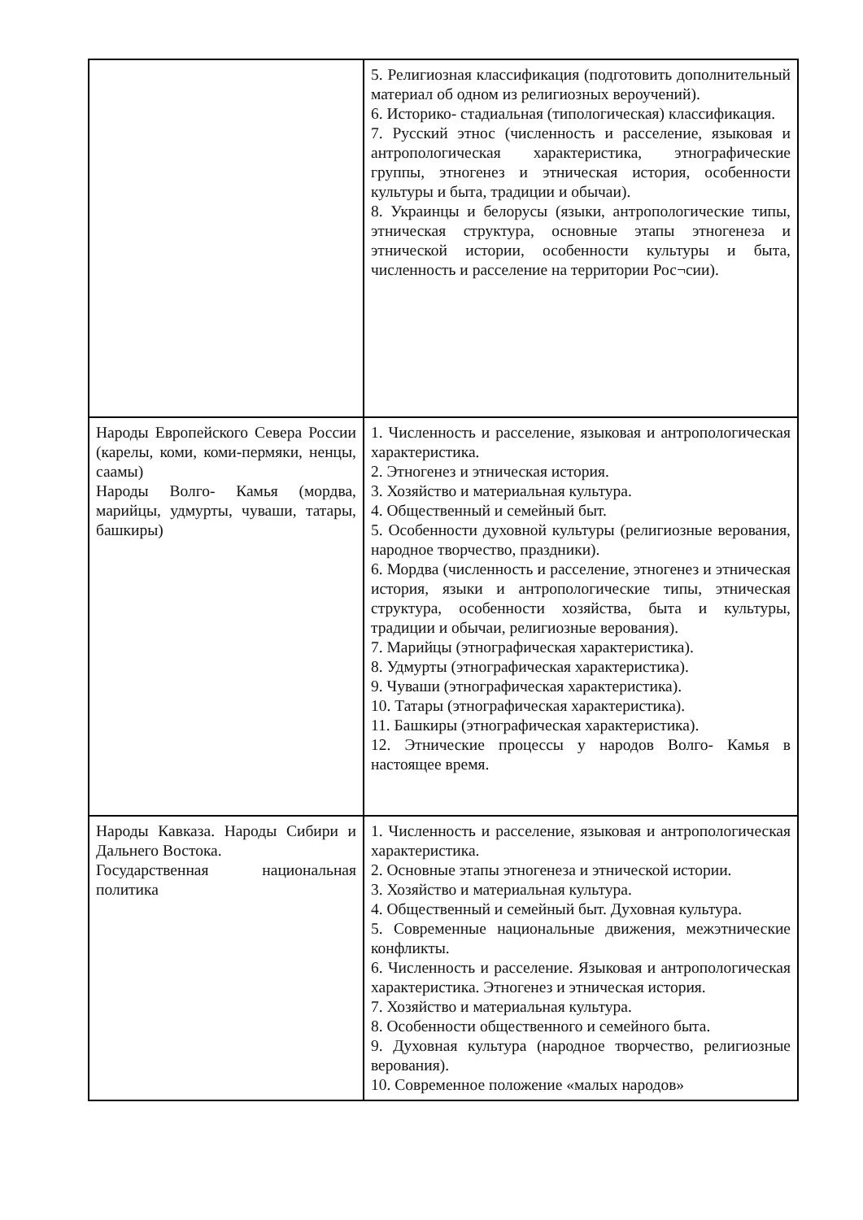| | 5. Религиозная классификация (подготовить дополнительный материал об одном из религиозных вероучений). 6. Историко- стадиальная (типологическая) классификация. 7. Русский этнос (численность и расселение, языковая и антропологическая характеристика, этнографические группы, этногенез и этническая история, особенности культуры и быта, традиции и обычаи). 8. Украинцы и белорусы (языки, антропологические типы, этническая структура, основные этапы этногенеза и этнической истории, особенности культуры и быта, численность и расселение на территории Рос¬сии). |
| Народы Европейского Севера России (карелы, коми, коми-пермяки, ненцы, саамы) Народы Волго- Камья (мордва, марийцы, удмурты, чуваши, татары, башкиры) | 1. Численность и расселение, языковая и антропологическая характеристика. 2. Этногенез и этническая история. 3. Хозяйство и материальная культура. 4. Общественный и семейный быт. 5. Особенности духовной культуры (религиозные верования, народное творчество, праздники). 6. Мордва (численность и расселение, этногенез и этническая история, языки и антропологические типы, этническая структура, особенности хозяйства, быта и культуры, традиции и обычаи, религиозные верования). 7. Марийцы (этнографическая характеристика). 8. Удмурты (этнографическая характеристика). 9. Чуваши (этнографическая характеристика). 10. Татары (этнографическая характеристика). 11. Башкиры (этнографическая характеристика). 12. Этнические процессы у народов Волго- Камья в настоящее время. |
| Народы Кавказа. Народы Сибири и Дальнего Востока. Государственная национальная политика | 1. Численность и расселение, языковая и антропологическая характеристика. 2. Основные этапы этногенеза и этнической истории. 3. Хозяйство и материальная культура. 4. Общественный и семейный быт. Духовная культура. 5. Современные национальные движения, межэтнические конфликты. 6. Численность и расселение. Языковая и антропологическая характеристика. Этногенез и этническая история. 7. Хозяйство и материальная культура. 8. Особенности общественного и семейного быта. 9. Духовная культура (народное творчество, религиозные верования). 10. Современное положение «малых народов» |